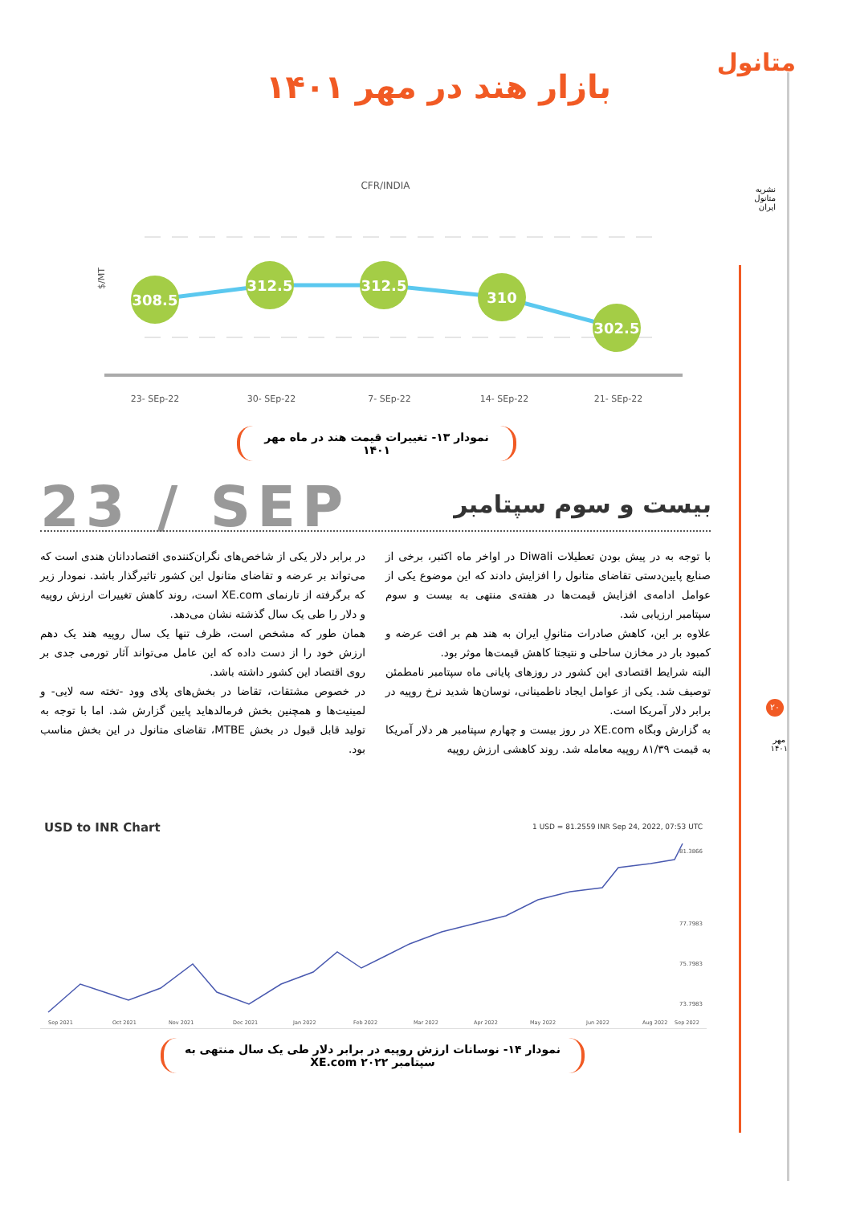متانول
بازار هند در مهر ۱۴۰۱
نشریه متانول ایران
CFR/INDIA
$/MT
308.5
312.5
312.5
310
302.5
23- SEp-22
30- SEp-22
7- SEp-22
14- SEp-22
21- SEp-22
نمودار ۱۳- تغییرات قیمت هند در ماه مهر ۱۴۰۱
23 / SEP بیست و سوم سپتامبر
با توجه به در پیش بودن تعطیلات Diwali در اواخر ماه اکتبر، برخی از صنایع پایین‌دستی تقاضای متانول را افزایش دادند که این موضوع یکی از عوامل ادامه‌ی افزایش قیمت‌ها در هفته‌ی منتهی به بیست و سوم سپتامبر ارزیابی شد.
علاوه بر این، کاهش صادرات متانولِ ایران به هند هم بر افت عرضه و کمبود بار در مخازن ساحلی و نتیجتا کاهش قیمت‌ها موثر بود.
البته شرایط اقتصادی این کشور در روزهای پایانی ماه سپتامبر نامطمئن توصیف شد. یکی از عوامل ایجاد ناطمینانی، نوسان‌ها شدید نرخ روپیه در برابر دلار آمریکا است.
به گزارش وبگاه XE.com در روز بیست و چهارم سپتامبر هر دلار آمریکا به قیمت ۸۱/۳۹ روپیه معامله شد. روند کاهشی ارزش روپیه
در برابر دلار یکی از شاخص‌های نگران‌کننده‌ی اقتصاددانان هندی است که می‌تواند بر عرضه و تقاضای متانول این کشور تاثیرگذار باشد. نمودار زیر که برگرفته از تارنمای XE.com است، روند کاهش تغییرات ارزش روپیه و دلار را طی یک سال گذشته نشان می‌دهد.
همان طور که مشخص است، ظرف تنها یک سال روپیه هند یک دهم ارزش خود را از دست داده که این عامل می‌تواند آثار تورمی جدی بر روی اقتصاد این کشور داشته باشد.
در خصوص مشتقات، تقاضا در بخش‌های پلای وود -تخته سه لایی- و لمینیت‌ها و همچنین بخش فرمالدهاید پایین گزارش شد. اما با توجه به تولید قابل قبول در بخش MTBE، تقاضای متانول در این بخش مناسب بود.
USD to INR Chart
1 USD = 81.2559 INR Sep 24, 2022, 07:53 UTC
81.3866
77.7983
75.7983
73.7983
Sep 2021
Oct 2021
Nov 2021
Dec 2021
Jan 2022
Feb 2022
Mar 2022
Apr 2022
May 2022
Jun 2022
Aug 2022
Sep 2022
نمودار ۱۴- نوسانات ارزش روپیه در برابر دلار طی یک سال منتهی به سپتامبر ۲۰۲۲ XE.com
۲۰
مهر
۱۴۰۱